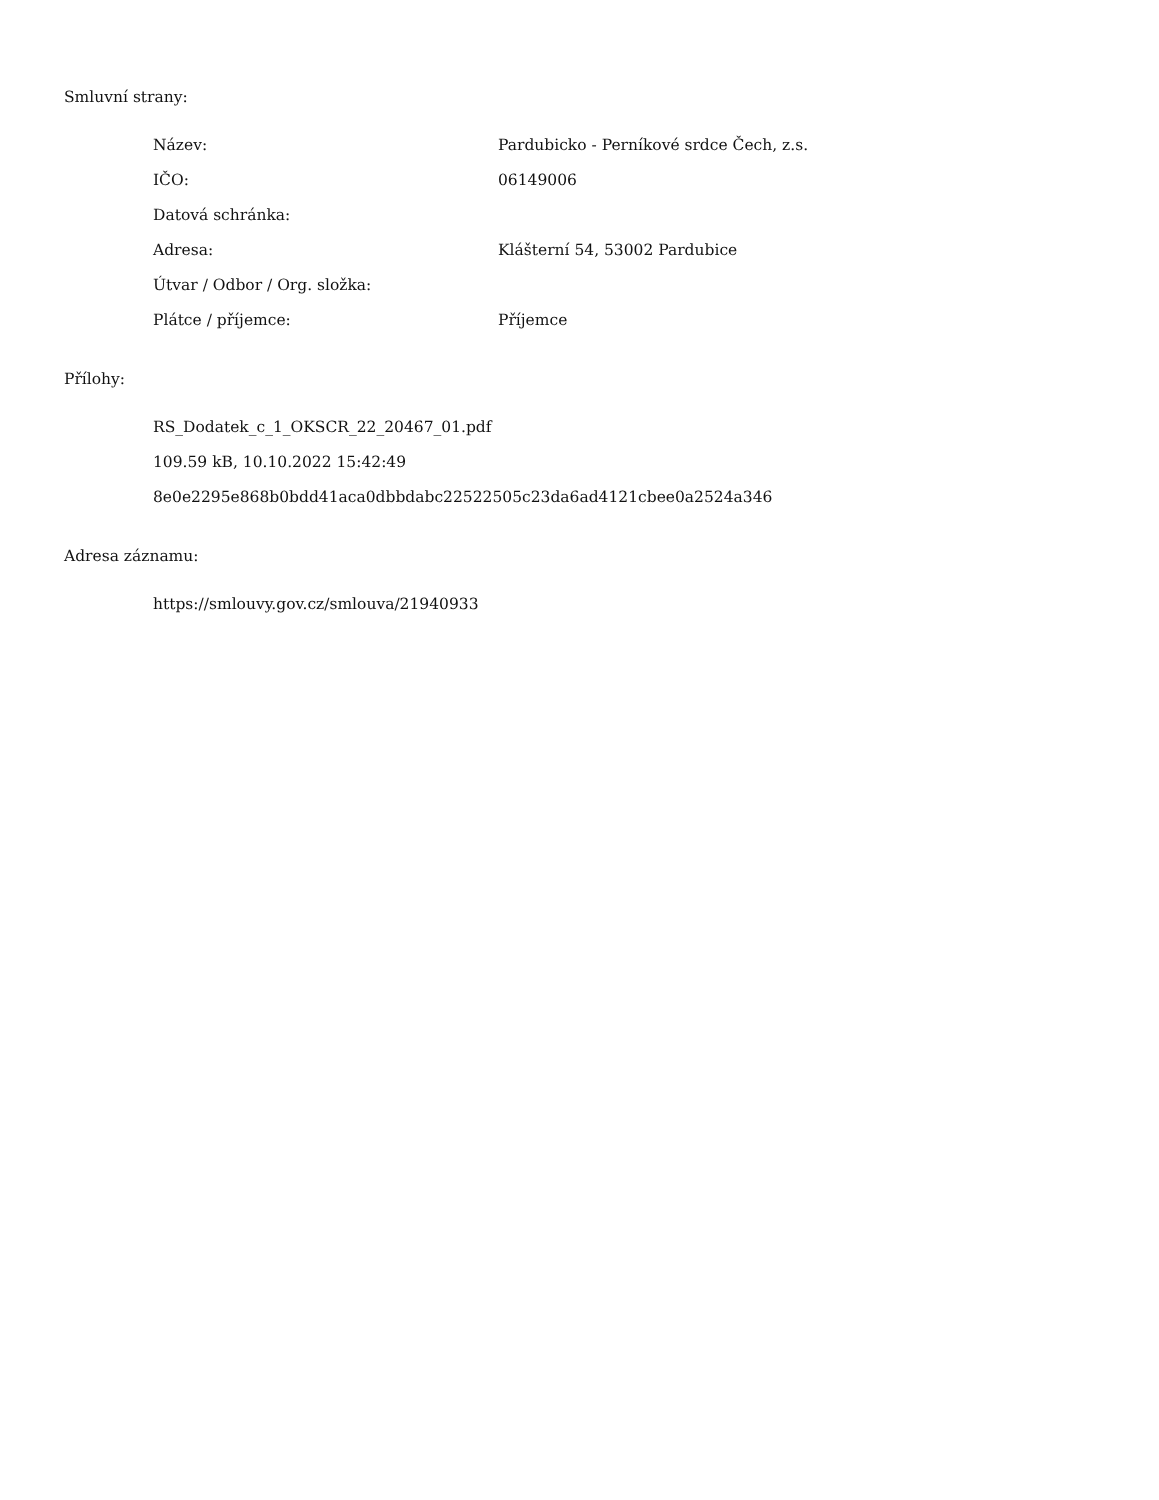Smluvní strany:
| Název: | Pardubicko - Perníkové srdce Čech, z.s. |
| IČO: | 06149006 |
| Datová schránka: | |
| Adresa: | Klášterní 54, 53002 Pardubice |
| Útvar / Odbor / Org. složka: | |
| Plátce / příjemce: | Příjemce |
Přílohy:
RS_Dodatek_c_1_OKSCR_22_20467_01.pdf
109.59 kB, 10.10.2022 15:42:49
8e0e2295e868b0bdd41aca0dbbdabc22522505c23da6ad4121cbee0a2524a346
Adresa záznamu:
https://smlouvy.gov.cz/smlouva/21940933